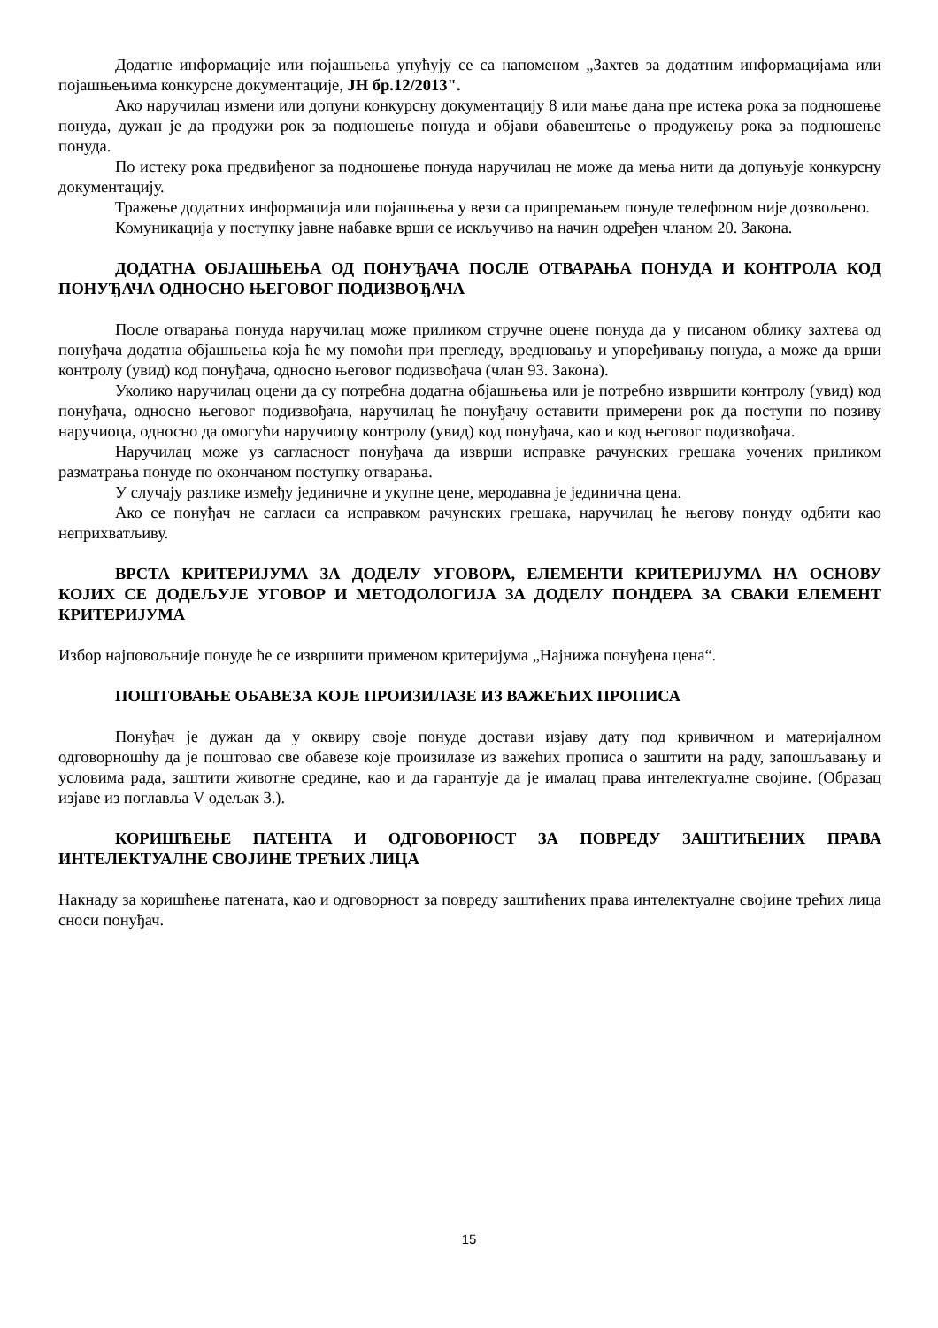Додатне информације или појашњења упућују се са напоменом „Захтев за додатним информацијама или појашњењима конкурсне документације, ЈН бр.12/2013".
Ако наручилац измени или допуни конкурсну документацију 8 или мање дана пре истека рока за подношење понуда, дужан је да продужи рок за подношење понуда и објави обавештење о продужењу рока за подношење понуда.
По истеку рока предвиђеног за подношење понуда наручилац не може да мења нити да допуњује конкурсну документацију.
Тражење додатних информација или појашњења у вези са припремањем понуде телефоном није дозвољено.
Комуникација у поступку јавне набавке врши се искључиво на начин одређен чланом 20. Закона.
ДОДАТНА ОБЈАШЊЕЊА ОД ПОНУЂАЧА ПОСЛЕ ОТВАРАЊА ПОНУДА И КОНТРОЛА КОД ПОНУЂАЧА ОДНОСНО ЊЕГОВОГ ПОДИЗВОЂАЧА
После отварања понуда наручилац може приликом стручне оцене понуда да у писаном облику захтева од понуђача додатна објашњења која ће му помоћи при прегледу, вредновању и упоређивању понуда, а може да врши контролу (увид) код понуђача, односно његовог подизвођача (члан 93. Закона).
Уколико наручилац оцени да су потребна додатна објашњења или је потребно извршити контролу (увид) код понуђача, односно његовог подизвођача, наручилац ће понуђачу оставити примерени рок да поступи по позиву наручиоца, односно да омогући наручиоцу контролу (увид) код понуђача, као и код његовог подизвођача.
Наручилац може уз сагласност понуђача да изврши исправке рачунских грешака уочених приликом разматрања понуде по окончаном поступку отварања.
У случају разлике између јединичне и укупне цене, меродавна је јединична цена.
Ако се понуђач не сагласи са исправком рачунских грешака, наручилац ће његову понуду одбити као неприхватљиву.
ВРСТА КРИТЕРИЈУМА ЗА ДОДЕЛУ УГОВОРА, ЕЛЕМЕНТИ КРИТЕРИЈУМА НА ОСНОВУ КОЈИХ СЕ ДОДЕЉУЈЕ УГОВОР И МЕТОДОЛОГИЈА ЗА ДОДЕЛУ ПОНДЕРА ЗА СВАКИ ЕЛЕМЕНТ КРИТЕРИЈУМА
Избор најповољније понуде ће се извршити применом критеријума „Најнижа понуђена цена“.
ПОШТОВАЊЕ ОБАВЕЗА КОЈЕ ПРОИЗИЛАЗЕ ИЗ ВАЖЕЋИХ ПРОПИСА
Понуђач је дужан да у оквиру своје понуде достави изјаву дату под кривичном и материјалном одговорношћу да је поштовао све обавезе које произилазе из важећих прописа о заштити на раду, запошљавању и условима рада, заштити животне средине, као и да гарантује да је ималац права интелектуалне својине. (Образац изјаве из поглавља V одељак 3.).
КОРИШЋЕЊЕ ПАТЕНТА И ОДГОВОРНОСТ ЗА ПОВРЕДУ ЗАШТИЋЕНИХ ПРАВА ИНТЕЛЕКТУАЛНЕ СВОЈИНЕ ТРЕЋИХ ЛИЦА
Накнаду за коришћење патената, као и одговорност за повреду заштићених права интелектуалне својине трећих лица сноси понуђач.
15